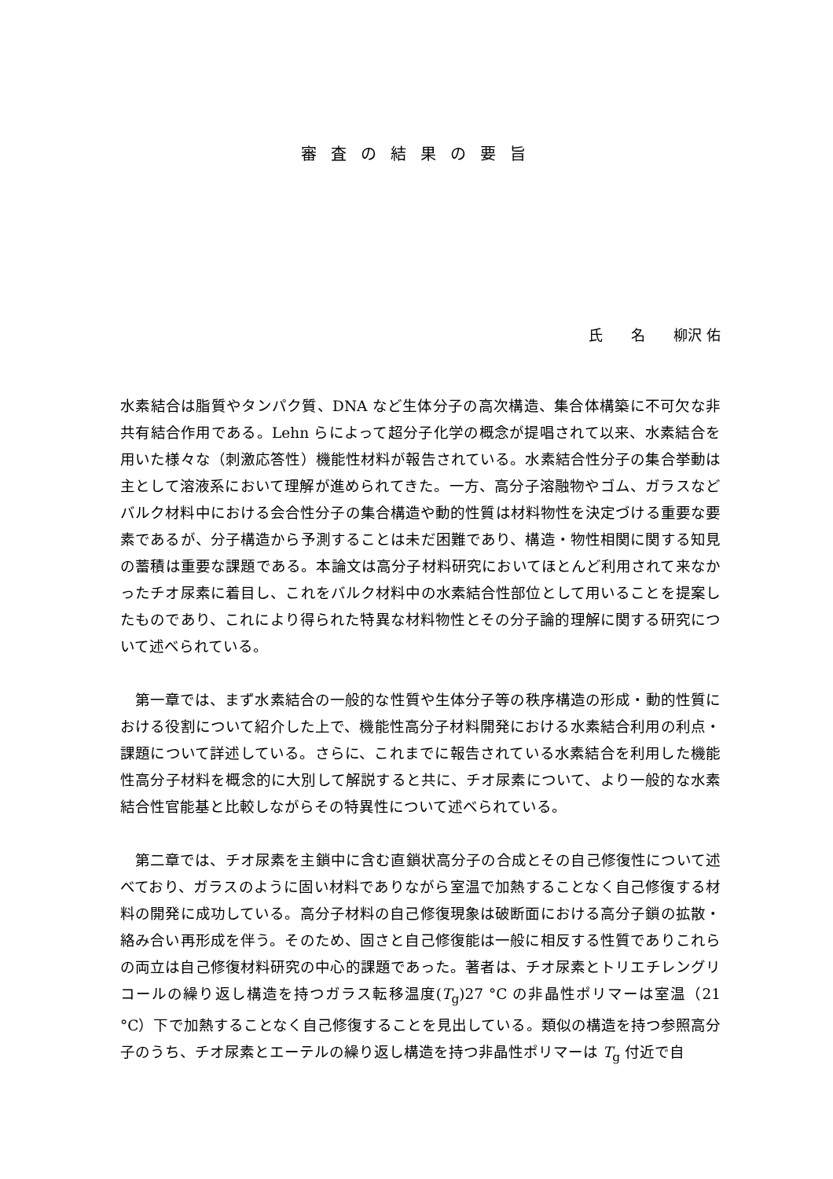審査の結果の要旨
氏　　名　　柳沢 佑
水素結合は脂質やタンパク質、DNA など生体分子の高次構造、集合体構築に不可欠な非共有結合作用である。Lehn らによって超分子化学の概念が提唱されて以来、水素結合を用いた様々な（刺激応答性）機能性材料が報告されている。水素結合性分子の集合挙動は主として溶液系において理解が進められてきた。一方、高分子溶融物やゴム、ガラスなどバルク材料中における会合性分子の集合構造や動的性質は材料物性を決定づける重要な要素であるが、分子構造から予測することは未だ困難であり、構造・物性相関に関する知見の蓄積は重要な課題である。本論文は高分子材料研究においてほとんど利用されて来なかったチオ尿素に着目し、これをバルク材料中の水素結合性部位として用いることを提案したものであり、これにより得られた特異な材料物性とその分子論的理解に関する研究について述べられている。
第一章では、まず水素結合の一般的な性質や生体分子等の秩序構造の形成・動的性質における役割について紹介した上で、機能性高分子材料開発における水素結合利用の利点・課題について詳述している。さらに、これまでに報告されている水素結合を利用した機能性高分子材料を概念的に大別して解説すると共に、チオ尿素について、より一般的な水素結合性官能基と比較しながらその特異性について述べられている。
第二章では、チオ尿素を主鎖中に含む直鎖状高分子の合成とその自己修復性について述べており、ガラスのように固い材料でありながら室温で加熱することなく自己修復する材料の開発に成功している。高分子材料の自己修復現象は破断面における高分子鎖の拡散・絡み合い再形成を伴う。そのため、固さと自己修復能は一般に相反する性質でありこれらの両立は自己修復材料研究の中心的課題であった。著者は、チオ尿素とトリエチレングリコールの繰り返し構造を持つガラス転移温度(T<sub>g</sub>)27 °C の非晶性ポリマーは室温（21 °C）下で加熱することなく自己修復することを見出している。類似の構造を持つ参照高分子のうち、チオ尿素とエーテルの繰り返し構造を持つ非晶性ポリマーは T<sub>g</sub> 付近で自